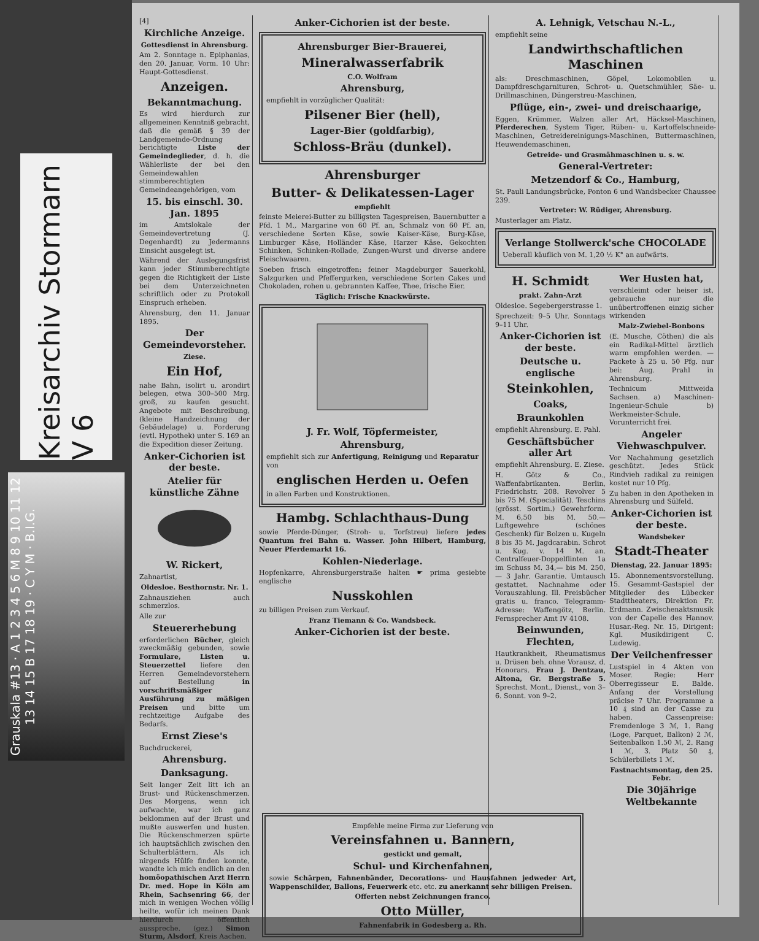Kreisarchiv Stormarn V 6
Grauskala #13 · A 1 2 3 4 5 6 M 8 9 10 11 12 13 14 15 B 17 18 19 · C Y M · B.I.G.
[4]
Kirchliche Anzeige.
Gottesdienst in Ahrensburg.
Am 2. Sonntage n. Epiphanias, den 20. Januar, Vorm. 10 Uhr: Haupt-Gottesdienst.
Anzeigen.
Bekanntmachung.
Es wird hierdurch zur allgemeinen Kenntniß gebracht, daß die gemäß § 39 der Landgemeinde-Ordnung berichtigte Liste der Gemeindeglieder, d. h. die Wählerliste der bei den Gemeindewahlen stimmberechtigten Gemeindeangehörigen, vom
15. bis einschl. 30. Jan. 1895
im Amtslokale der Gemeindevertretung (J. Degenhardt) zu Jedermanns Einsicht ausgelegt ist.
Während der Auslegungsfrist kann jeder Stimmberechtigte gegen die Richtigkeit der Liste bei dem Unterzeichneten schriftlich oder zu Protokoll Einspruch erheben.
Ahrensburg, den 11. Januar 1895.
Der Gemeindevorsteher.
Ziese.
Ein Hof,
nahe Bahn, isolirt u. arondirt belegen, etwa 300–500 Mrg. groß, zu kaufen gesucht. Angebote mit Beschreibung, (kleine Handzeichnung der Gebäudelage) u. Forderung (evtl. Hypothek) unter S. 169 an die Expedition dieser Zeitung.
Anker-Cichorien ist der beste.
Atelier für künstliche Zähne
W. Rickert,
Zahnartist,
Oldesloe. Besthornstr. Nr. 1.
Zahnausziehen auch schmerzlos.
Alle zur
Steuererhebung
erforderlichen Bücher, gleich zweckmäßig gebunden, sowie Formulare, Listen u. Steuerzettel liefere den Herren Gemeindevorstehern auf Bestellung in vorschriftsmäßiger Ausführung zu mäßigen Preisen und bitte um rechtzeitige Aufgabe des Bedarfs.
Ernst Ziese's
Buchdruckerei,
Ahrensburg.
Danksagung.
Seit langer Zeit litt ich an Brust- und Rückenschmerzen. Des Morgens, wenn ich aufwachte, war ich ganz beklommen auf der Brust und mußte auswerfen und husten. Die Rückenschmerzen spürte ich hauptsächlich zwischen den Schulterblättern. Als ich nirgends Hülfe finden konnte, wandte ich mich endlich an den homöopathischen Arzt Herrn Dr. med. Hope in Köln am Rhein, Sachsenring 66, der mich in wenigen Wochen völlig heilte, wofür ich meinen Dank hierdurch öffentlich ausspreche. (gez.) Simon Sturm, Alsdorf, Kreis Aachen.
Anker-Cichorien ist der beste.
Ahrensburger Bier-Brauerei,
Mineralwasserfabrik
C.O. Wolfram
Ahrensburg,
empfiehlt in vorzüglicher Qualität:
Pilsener Bier (hell),
Lager-Bier (goldfarbig),
Schloss-Bräu (dunkel).
Ahrensburger
Butter- & Delikatessen-Lager
empfiehlt
feinste Meierei-Butter zu billigsten Tagespreisen, Bauernbutter a Pfd. 1 M., Margarine von 60 Pf. an, Schmalz von 60 Pf. an, verschiedene Sorten Käse, sowie Kaiser-Käse, Burg-Käse, Limburger Käse, Holländer Käse, Harzer Käse. Gekochten Schinken, Schinken-Rollade, Zungen-Wurst und diverse andere Fleischwaaren.
Soeben frisch eingetroffen: feiner Magdeburger Sauerkohl, Salzgurken und Pfeffergurken, verschiedene Sorten Cakes und Chokoladen, rohen u. gebrannten Kaffee, Thee, frische Eier.
Täglich: Frische Knackwürste.
J. Fr. Wolf, Töpfermeister,
Ahrensburg,
empfiehlt sich zur Anfertigung, Reinigung und Reparatur von
englischen Herden u. Oefen
in allen Farben und Konstruktionen.
Hambg. Schlachthaus-Dung
sowie Pferde-Dünger, (Stroh- u. Torfstreu) liefere jedes Quantum frei Bahn u. Wasser. John Hilbert, Hamburg, Neuer Pferdemarkt 16.
Kohlen-Niederlage.
Hopfenkarre, Ahrensburgerstraße halten ☛ prima gesiebte englische
Nusskohlen
zu billigen Preisen zum Verkauf.
Franz Tiemann & Co. Wandsbeck.
Anker-Cichorien ist der beste.
A. Lehnigk, Vetschau N.-L.,
empfiehlt seine
Landwirthschaftlichen Maschinen
als: Dreschmaschinen, Göpel, Lokomobilen u. Dampfdreschgarnituren, Schrot- u. Quetschmühler, Säe- u. Drillmaschinen, Düngerstreu-Maschinen,
Pflüge, ein-, zwei- und dreischaarige,
Eggen, Krümmer, Walzen aller Art, Häcksel-Maschinen, Pferderechen, System Tiger, Rüben- u. Kartoffelschneide-Maschinen, Getreidereinigungs-Maschinen, Buttermaschinen, Heuwendemaschinen,
Getreide- und Grasmähmaschinen u. s. w.
General-Vertreter:
Metzendorf & Co., Hamburg,
St. Pauli Landungsbrücke, Ponton 6 und Wandsbecker Chaussee 239.
Vertreter: W. Rüdiger, Ahrensburg.
Musterlager am Platz.
Verlange Stollwerck'sche CHOCOLADE
Ueberall käuflich von M. 1,20 ½ K° an aufwärts.
H. Schmidt
prakt. Zahn-Arzt
Oldesloe. Segebergerstrasse 1.
Sprechzeit: 9–5 Uhr. Sonntags 9–11 Uhr.
Anker-Cichorien ist der beste.
Deutsche u. englische
Steinkohlen,
Coaks,
Braunkohlen
empfiehlt Ahrensburg. E. Pahl.
Geschäftsbücher aller Art
empfiehlt Ahrensburg. E. Ziese.
H. Götz & Co., Waffenfabrikanten. Berlin, Friedrichstr. 208. Revolver 5 bis 75 M. (Specialität). Teschins (grösst. Sortim.) Gewehrform. M. 6,50 bis M. 50.— Luftgewehre (schönes Geschenk) für Bolzen u. Kugeln 8 bis 35 M. Jagdcarabin. Schrot u. Kug. v. 14 M. an. Centralfeuer-Doppelflinten 1a im Schuss M. 34,— bis M. 250,— 3 Jahr. Garantie. Umtausch gestattet. Nachnahme oder Vorauszahlung. Ill. Preisbücher gratis u. franco. Telegramm-Adresse: Waffengötz, Berlin. Fernsprecher Amt IV 4108.
Beinwunden, Flechten,
Hautkrankheit, Rheumatismus u. Drüsen beh. ohne Vorausz. d. Honorars. Frau J. Dentzau, Altona, Gr. Bergstraße 5. Sprechst. Mont., Dienst., von 3–6. Sonnt. von 9–2.
Wer Husten hat,
verschleimt oder heiser ist, gebrauche nur die unübertroffenen einzig sicher wirkenden
Malz-Zwiebel-Bonbons
(E. Musche, Cöthen) die als ein Radikal-Mittel ärztlich warm empfohlen werden. — Packete à 25 u. 50 Pfg. nur bei: Aug. Prahl in Ahrensburg.
Technicum Mittweida Sachsen. a) Maschinen-Ingenieur-Schule b) Werkmeister-Schule. Vorunterricht frei.
Angeler Viehwaschpulver.
Vor Nachahmung gesetzlich geschützt. Jedes Stück Rindvieh radikal zu reinigen kostet nur 10 Pfg.
Zu haben in den Apotheken in Ahrensburg und Sülfeld.
Anker-Cichorien ist der beste.
Wandsbeker
Stadt-Theater
Dienstag, 22. Januar 1895:
15. Abonnementsvorstellung. 15. Gesammt-Gastspiel der Mitglieder des Lübecker Stadttheaters, Direktion Fr. Erdmann. Zwischenaktsmusik von der Capelle des Hannov. Husar.-Reg. Nr. 15, Dirigent: Kgl. Musikdirigent C. Ludewig.
Der Veilchenfresser
Lustspiel in 4 Akten von Moser. Regie: Herr Oberregisseur E. Balde. Anfang der Vorstellung präcise 7 Uhr. Programme a 10 ₰ sind an der Casse zu haben. Cassenpreise: Fremdenloge 3 ℳ, 1. Rang (Loge, Parquet, Balkon) 2 ℳ, Seitenbalkon 1.50 ℳ, 2. Rang 1 ℳ, 3. Platz 50 ₰, Schülerbillets 1 ℳ.
Fastnachtsmontag, den 25. Febr.
Die 30jährige Weltbekannte
Empfehle meine Firma zur Lieferung von
Vereinsfahnen u. Bannern,
gestickt und gemalt,
Schul- und Kirchenfahnen,
sowie Schärpen, Fahnenbänder, Decorations- und Hausfahnen jedweder Art, Wappenschilder, Ballons, Feuerwerk etc. etc. zu anerkannt sehr billigen Preisen.
Offerten nebst Zeichnungen franco.
Otto Müller,
Fahnenfabrik in Godesberg a. Rh.